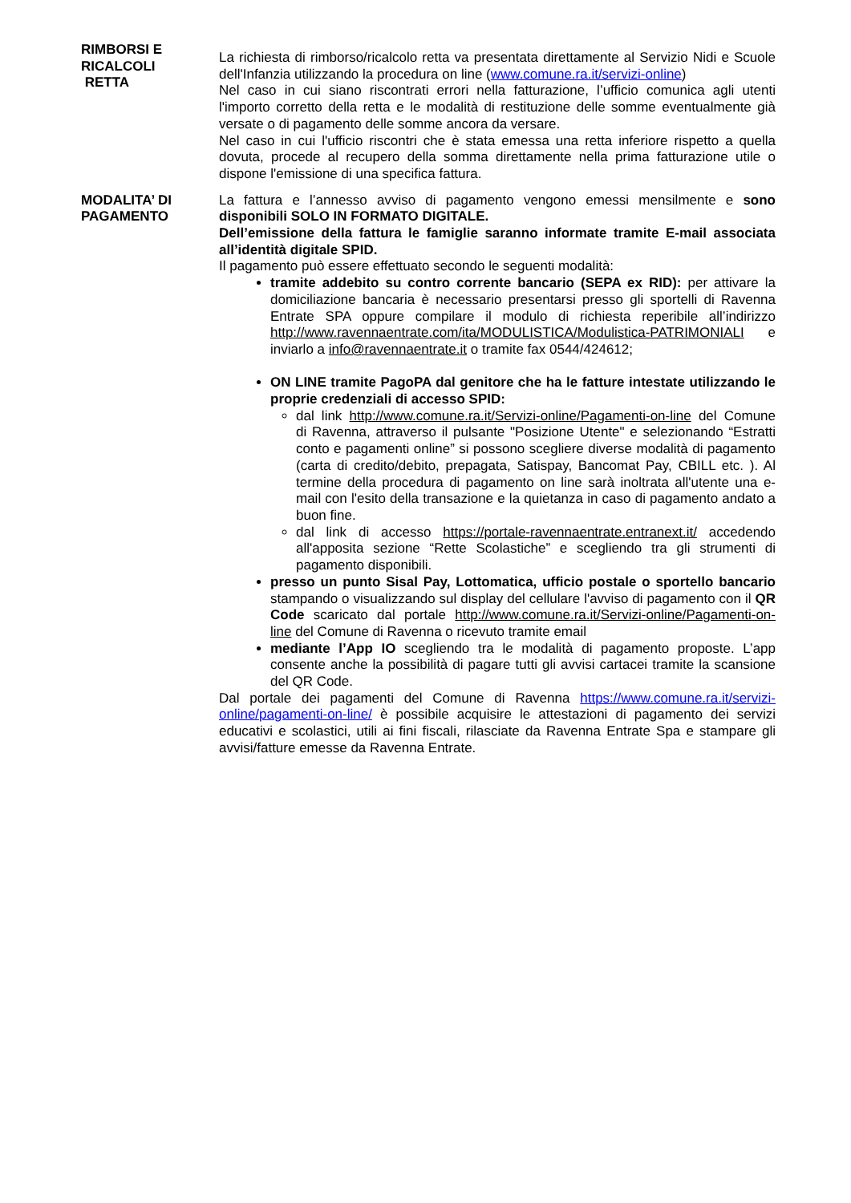RIMBORSI E
RICALCOLI
RETTA
La richiesta di rimborso/ricalcolo retta va presentata direttamente al Servizio Nidi e Scuole dell'Infanzia utilizzando la procedura on line (www.comune.ra.it/servizi-online)
Nel caso in cui siano riscontrati errori nella fatturazione, l’ufficio comunica agli utenti l'importo corretto della retta e le modalità di restituzione delle somme eventualmente già versate o di pagamento delle somme ancora da versare.
Nel caso in cui l'ufficio riscontri che è stata emessa una retta inferiore rispetto a quella dovuta, procede al recupero della somma direttamente nella prima fatturazione utile o dispone l'emissione di una specifica fattura.
MODALITA’ DI
PAGAMENTO
La fattura e l’annesso avviso di pagamento vengono emessi mensilmente e sono disponibili SOLO IN FORMATO DIGITALE.
Dell’emissione della fattura le famiglie saranno informate tramite E-mail associata all’identità digitale SPID.
Il pagamento può essere effettuato secondo le seguenti modalità:
tramite addebito su contro corrente bancario (SEPA ex RID): per attivare la domiciliazione bancaria è necessario presentarsi presso gli sportelli di Ravenna Entrate SPA oppure compilare il modulo di richiesta reperibile all’indirizzo http://www.ravennaentrate.com/ita/MODULISTICA/Modulistica-PATRIMONIALI e inviarlo a info@ravennaentrate.it o tramite fax 0544/424612;
ON LINE tramite PagoPA dal genitore che ha le fatture intestate utilizzando le proprie credenziali di accesso SPID:
dal link http://www.comune.ra.it/Servizi-online/Pagamenti-on-line del Comune di Ravenna, attraverso il pulsante "Posizione Utente" e selezionando “Estratti conto e pagamenti online” si possono scegliere diverse modalità di pagamento (carta di credito/debito, prepagata, Satispay, Bancomat Pay, CBILL etc. ). Al termine della procedura di pagamento on line sarà inoltrata all'utente una e-mail con l'esito della transazione e la quietanza in caso di pagamento andato a buon fine.
dal link di accesso https://portale-ravennaentrate.entranext.it/ accedendo all'apposita sezione “Rette Scolastiche” e scegliendo tra gli strumenti di pagamento disponibili.
presso un punto Sisal Pay, Lottomatica, ufficio postale o sportello bancario stampando o visualizzando sul display del cellulare l'avviso di pagamento con il QR Code scaricato dal portale http://www.comune.ra.it/Servizi-online/Pagamenti-on-line del Comune di Ravenna o ricevuto tramite email
mediante l’App IO scegliendo tra le modalità di pagamento proposte. L’app consente anche la possibilità di pagare tutti gli avvisi cartacei tramite la scansione del QR Code.
Dal portale dei pagamenti del Comune di Ravenna https://www.comune.ra.it/servizi-online/pagamenti-on-line/ è possibile acquisire le attestazioni di pagamento dei servizi educativi e scolastici, utili ai fini fiscali, rilasciate da Ravenna Entrate Spa e stampare gli avvisi/fatture emesse da Ravenna Entrate.